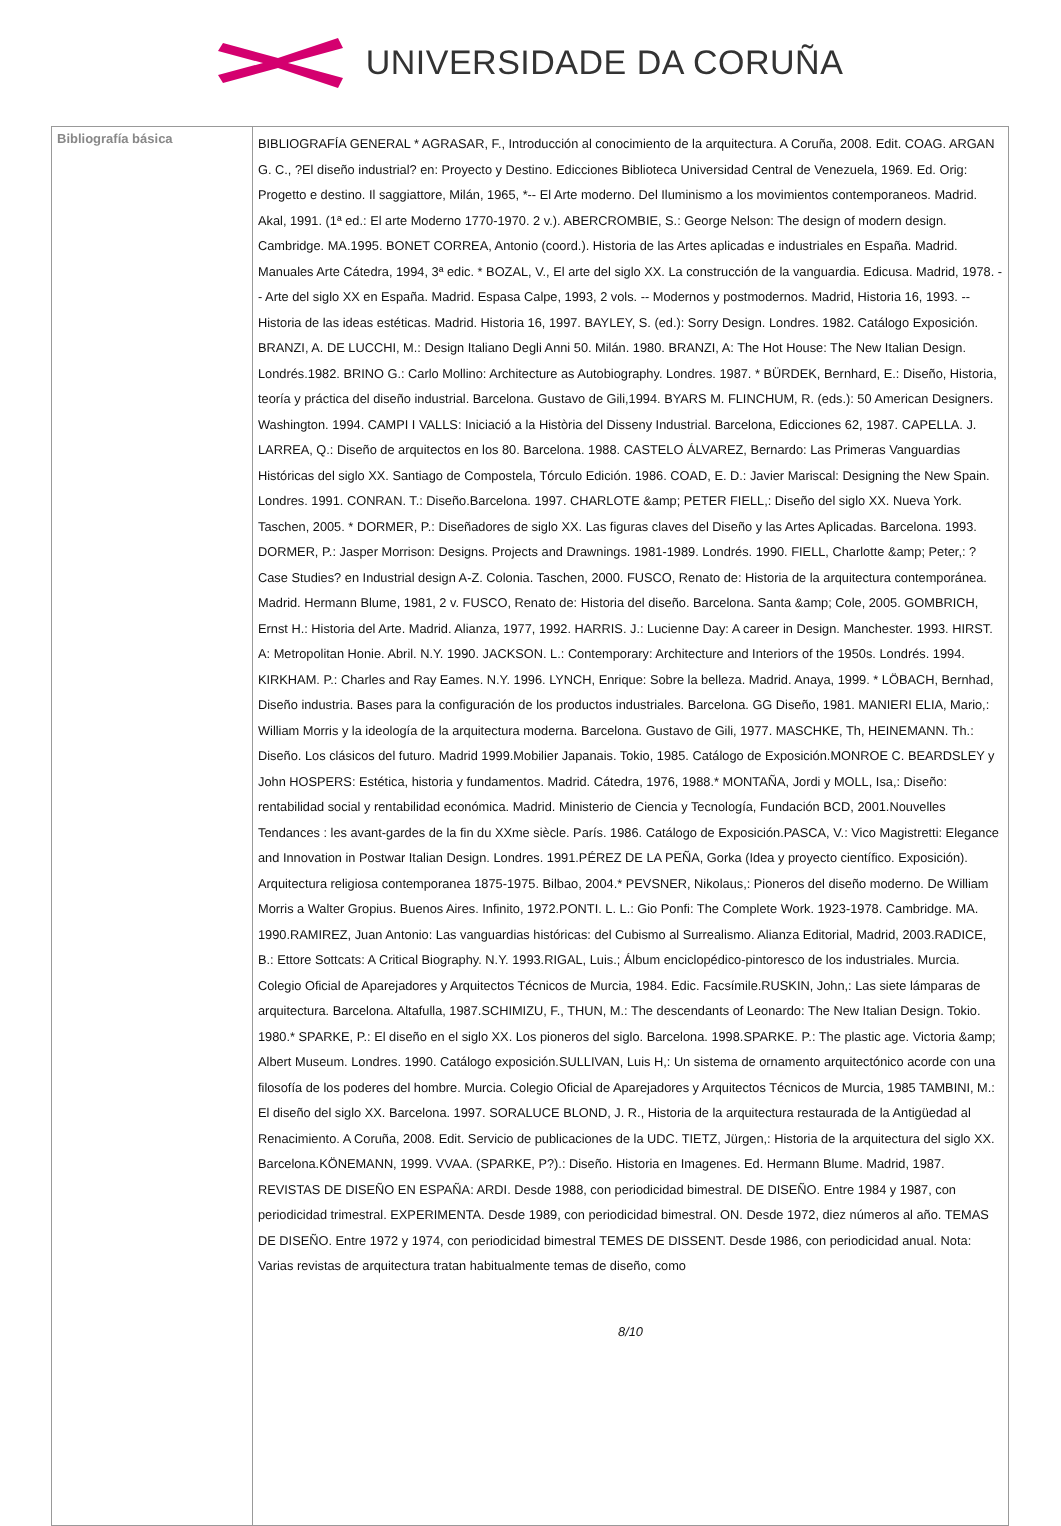UNIVERSIDADE DA CORUÑA
| Bibliografía básica | BIBLIOGRAFÍA GENERAL * AGRASAR, F., Introducción al conocimiento de la arquitectura. A Coruña, 2008. Edit. COAG. ARGAN G. C., ?El diseño industrial? en: Proyecto y Destino. Edicciones Biblioteca Universidad Central de Venezuela, 1969. Ed. Orig: Progetto e destino. Il saggiattore, Milán, 1965, *-- El Arte moderno. Del Iluminismo a los movimientos contemporaneos. Madrid. Akal, 1991. (1ª ed.: El arte Moderno 1770-1970. 2 v.). ABERCROMBIE, S.: George Nelson: The design of modern design. Cambridge. MA.1995. BONET CORREA, Antonio (coord.). Historia de las Artes aplicadas e industriales en España. Madrid. Manuales Arte Cátedra, 1994, 3ª edic. * BOZAL, V., El arte del siglo XX. La construcción de la vanguardia. Edicusa. Madrid, 1978. -- Arte del siglo XX en España. Madrid. Espasa Calpe, 1993, 2 vols. -- Modernos y postmodernos. Madrid, Historia 16, 1993. -- Historia de las ideas estéticas. Madrid. Historia 16, 1997. BAYLEY, S. (ed.): Sorry Design. Londres. 1982. Catálogo Exposición. BRANZI, A. DE LUCCHI, M.: Design Italiano Degli Anni 50. Milán. 1980. BRANZI, A: The Hot House: The New Italian Design. Londrés.1982. BRINO G.: Carlo Mollino: Architecture as Autobiography. Londres. 1987. * BÜRDEK, Bernhard, E.: Diseño, Historia, teoría y práctica del diseño industrial. Barcelona. Gustavo de Gili,1994. BYARS M. FLINCHUM, R. (eds.): 50 American Designers. Washington. 1994. CAMPI I VALLS: Iniciació a la Història del Disseny Industrial. Barcelona, Edicciones 62, 1987. CAPELLA. J. LARREA, Q.: Diseño de arquitectos en los 80. Barcelona. 1988. CASTELO ÁLVAREZ, Bernardo: Las Primeras Vanguardias Históricas del siglo XX. Santiago de Compostela, Tórculo Edición. 1986. COAD, E. D.: Javier Mariscal: Designing the New Spain. Londres. 1991. CONRAN. T.: Diseño.Barcelona. 1997. CHARLOTE &amp; PETER FIELL,: Diseño del siglo XX. Nueva York. Taschen, 2005. * DORMER, P.: Diseñadores de siglo XX. Las figuras claves del Diseño y las Artes Aplicadas. Barcelona. 1993. DORMER, P.: Jasper Morrison: Designs. Projects and Drawnings. 1981-1989. Londrés. 1990. FIELL, Charlotte &amp; Peter,: ?Case Studies? en Industrial design A-Z. Colonia. Taschen, 2000. FUSCO, Renato de: Historia de la arquitectura contemporánea. Madrid. Hermann Blume, 1981, 2 v. FUSCO, Renato de: Historia del diseño. Barcelona. Santa &amp; Cole, 2005. GOMBRICH, Ernst H.: Historia del Arte. Madrid. Alianza, 1977, 1992. HARRIS. J.: Lucienne Day: A career in Design. Manchester. 1993. HIRST. A: Metropolitan Honie. Abril. N.Y. 1990. JACKSON. L.: Contemporary: Architecture and Interiors of the 1950s. Londrés. 1994. KIRKHAM. P.: Charles and Ray Eames. N.Y. 1996. LYNCH, Enrique: Sobre la belleza. Madrid. Anaya, 1999. * LÖBACH, Bernhad, Diseño industria. Bases para la configuración de los productos industriales. Barcelona. GG Diseño, 1981. MANIERI ELIA, Mario,: William Morris y la ideología de la arquitectura moderna. Barcelona. Gustavo de Gili, 1977. MASCHKE, Th, HEINEMANN. Th.: Diseño. Los clásicos del futuro. Madrid 1999.Mobilier Japanais. Tokio, 1985. Catálogo de Exposición.MONROE C. BEARDSLEY y John HOSPERS: Estética, historia y fundamentos. Madrid. Cátedra, 1976, 1988.* MONTAÑA, Jordi y MOLL, Isa,: Diseño: rentabilidad social y rentabilidad económica. Madrid. Ministerio de Ciencia y Tecnología, Fundación BCD, 2001.Nouvelles Tendances : les avant-gardes de la fin du XXme siècle. París. 1986. Catálogo de Exposición.PASCA, V.: Vico Magistretti: Elegance and Innovation in Postwar Italian Design. Londres. 1991.PÉREZ DE LA PEÑA, Gorka (Idea y proyecto científico. Exposición). Arquitectura religiosa contemporanea 1875-1975. Bilbao, 2004.* PEVSNER, Nikolaus,: Pioneros del diseño moderno. De William Morris a Walter Gropius. Buenos Aires. Infinito, 1972.PONTI. L. L.: Gio Ponfi: The Complete Work. 1923-1978. Cambridge. MA. 1990.RAMIREZ, Juan Antonio: Las vanguardias históricas: del Cubismo al Surrealismo. Alianza Editorial, Madrid, 2003.RADICE, B.: Ettore Sottcats: A Critical Biography. N.Y. 1993.RIGAL, Luis.; Álbum enciclopédico-pintoresco de los industriales. Murcia. Colegio Oficial de Aparejadores y Arquitectos Técnicos de Murcia, 1984. Edic. Facsímile.RUSKIN, John,: Las siete lámparas de arquitectura. Barcelona. Altafulla, 1987.SCHIMIZU, F., THUN, M.: The descendants of Leonardo: The New Italian Design. Tokio. 1980.* SPARKE, P.: El diseño en el siglo XX. Los pioneros del siglo. Barcelona. 1998.SPARKE. P.: The plastic age. Victoria &amp; Albert Museum. Londres. 1990. Catálogo exposición.SULLIVAN, Luis H,: Un sistema de ornamento arquitectónico acorde con una filosofía de los poderes del hombre. Murcia. Colegio Oficial de Aparejadores y Arquitectos Técnicos de Murcia, 1985 TAMBINI, M.: El diseño del siglo XX. Barcelona. 1997. SORALUCE BLOND, J. R., Historia de la arquitectura restaurada de la Antigüedad al Renacimiento. A Coruña, 2008. Edit. Servicio de publicaciones de la UDC. TIETZ, Jürgen,: Historia de la arquitectura del siglo XX. Barcelona.KÖNEMANN, 1999. VVAA. (SPARKE, P?).: Diseño. Historia en Imagenes. Ed. Hermann Blume. Madrid, 1987. REVISTAS DE DISEÑO EN ESPAÑA: ARDI. Desde 1988, con periodicidad bimestral. DE DISEÑO. Entre 1984 y 1987, con periodicidad trimestral. EXPERIMENTA. Desde 1989, con periodicidad bimestral. ON. Desde 1972, diez números al año. TEMAS DE DISEÑO. Entre 1972 y 1974, con periodicidad bimestral TEMES DE DISSENT. Desde 1986, con periodicidad anual. Nota: Varias revistas de arquitectura tratan habitualmente temas de diseño, como 8/10 |